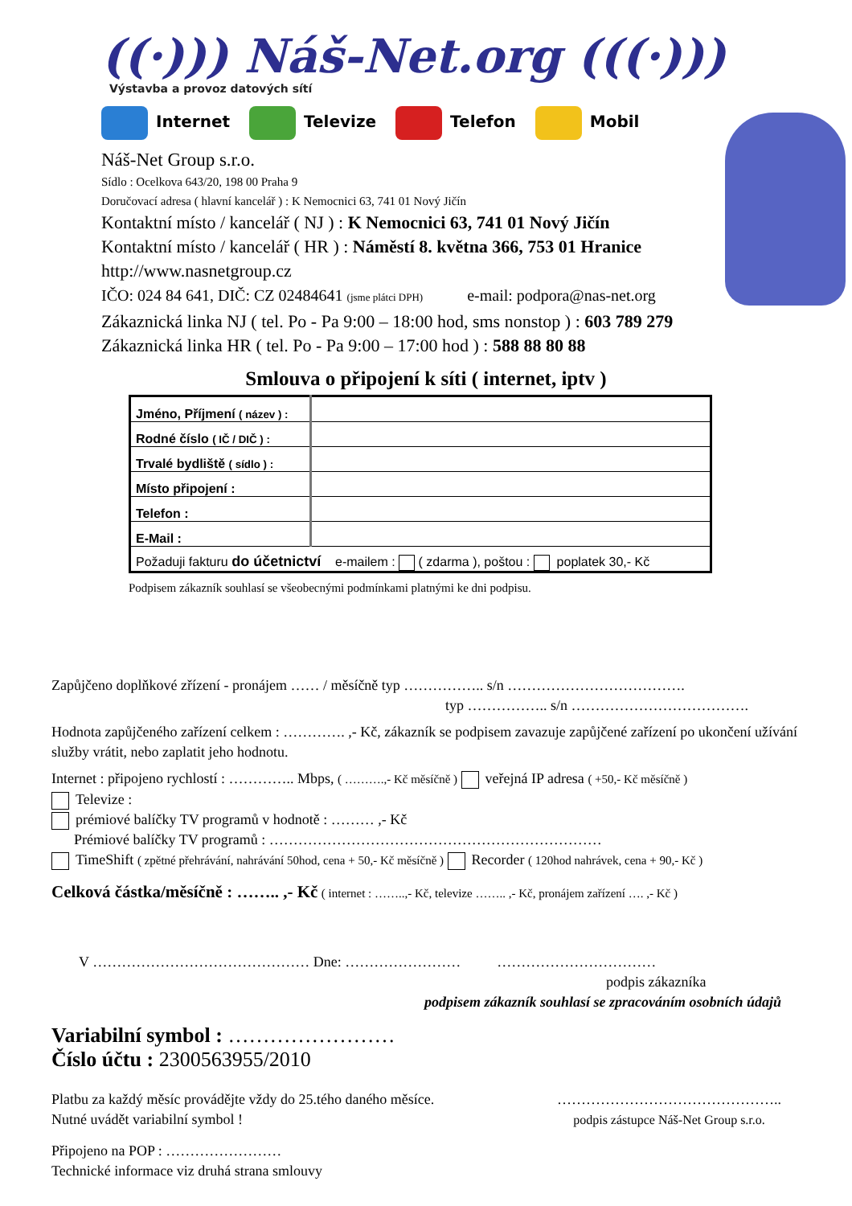((·))) Náš-Net.org (((·)))
Výstavba a provoz datových sítí
Internet Televize Telefon Mobil
Náš-Net Group s.r.o.
Sídlo : Ocelkova 643/20, 198 00 Praha 9
Doručovací adresa ( hlavní kancelář ) : K Nemocnici 63, 741 01 Nový Jičín
Kontaktní místo / kancelář ( NJ ) : K Nemocnici 63, 741 01 Nový Jičín
Kontaktní místo / kancelář ( HR ) : Náměstí 8. května 366, 753 01 Hranice
http://www.nasnetgroup.cz
IČO: 024 84 641, DIČ: CZ 02484641 (jsme plátci DPH) e-mail: podpora@nas-net.org
Zákaznická linka NJ ( tel. Po - Pa 9:00 – 18:00 hod, sms nonstop ) : 603 789 279
Zákaznická linka HR ( tel. Po - Pa 9:00 – 17:00 hod ) : 588 88 80 88
Smlouva o připojení k síti ( internet, iptv )
| Jméno, Příjmení ( název ) : | |
| Rodné číslo ( IČ / DIČ ) : | |
| Trvalé bydliště ( sídlo ) : | |
| Místo připojení : | |
| Telefon : | |
| E-Mail : | |
| Požaduji fakturu do účetnictví e-mailem : ( zdarma ), poštou : poplatek 30,- Kč | |
Podpisem zákazník souhlasí se všeobecnými podmínkami platnými ke dni podpisu.
Zapůjčeno doplňkové zřízení - pronájem …… / měsíčně typ …………….. s/n ……………………………….
typ …………….. s/n ……………………………….
Hodnota zapůjčeného zařízení celkem : …………. ,- Kč, zákazník se podpisem zavazuje zapůjčené zařízení po ukončení užívání služby vrátit, nebo zaplatit jeho hodnotu.
Internet : připojeno rychlostí : ………….. Mbps, ( ……….,- Kč měsíčně ) veřejná IP adresa ( +50,- Kč měsíčně )
Televize :
prémiové balíčky TV programů v hodnotě : ……… ,- Kč
Prémiové balíčky TV programů : ……………………………………………………………
TimeShift ( zpětné přehrávání, nahrávání 50hod, cena + 50,- Kč měsíčně ) Recorder ( 120hod nahrávek, cena + 90,- Kč )
Celková částka/měsíčně : …….. ,- Kč ( internet : ……..,- Kč, televize …….. ,- Kč, pronájem zařízení …. ,- Kč )
V ……………………………………… Dne: …………………… ……………………………
podpis zákazníka
podpisem zákazník souhlasí se zpracováním osobních údajů
Variabilní symbol : ……………………
Číslo účtu : 2300563955/2010
Platbu za každý měsíc provádějte vždy do 25.tého daného měsíce.
Nutné uvádět variabilní symbol !
………………………………………..
podpis zástupce Náš-Net Group s.r.o.
Připojeno na POP : ……………………
Technické informace viz druhá strana smlouvy